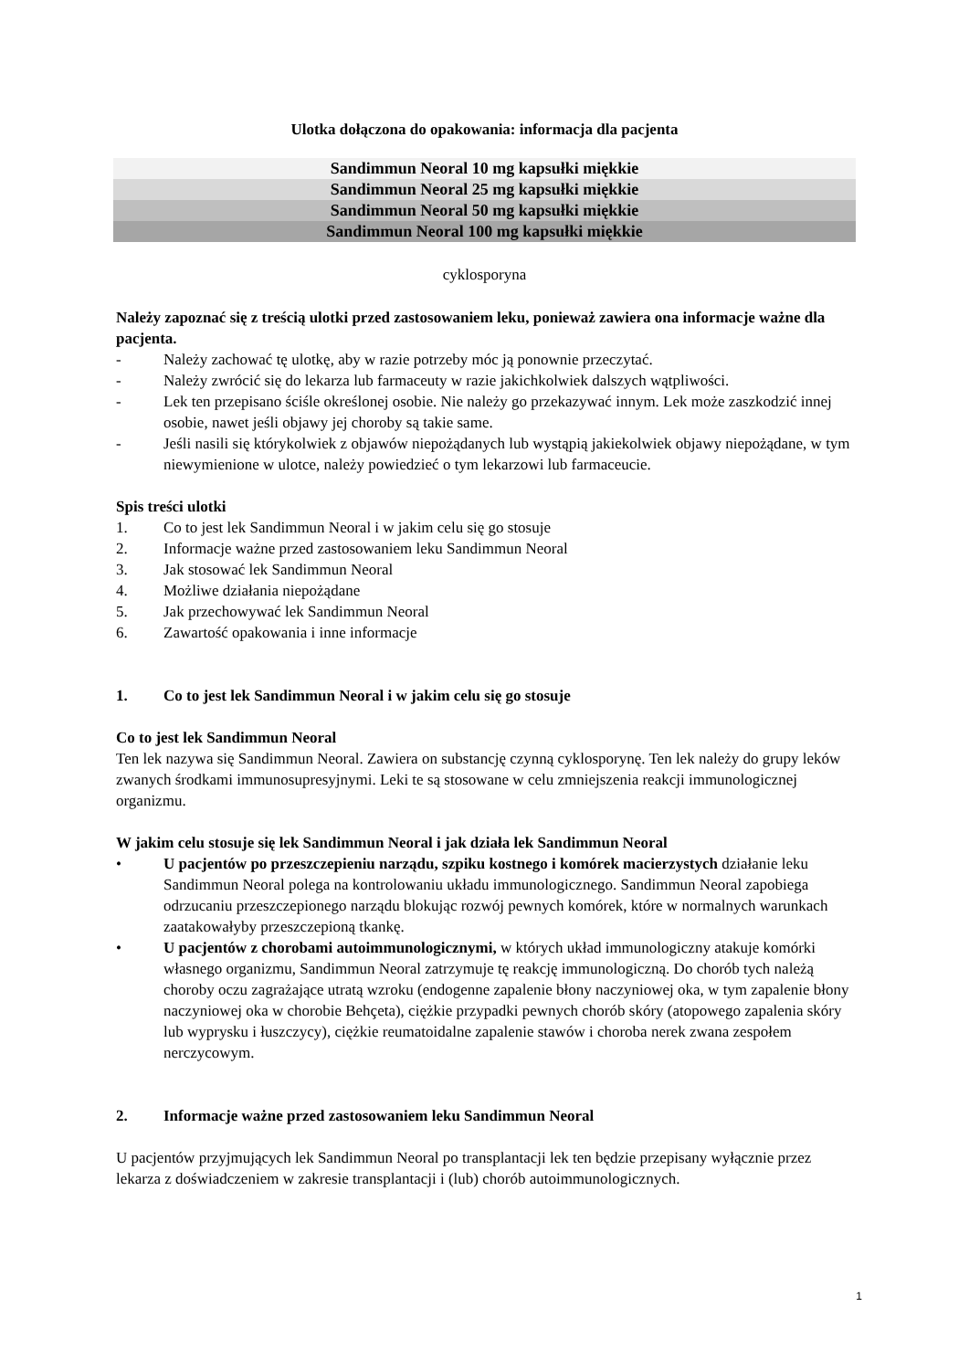Ulotka dołączona do opakowania: informacja dla pacjenta
Sandimmun Neoral 10 mg kapsułki miękkie
Sandimmun Neoral 25 mg kapsułki miękkie
Sandimmun Neoral 50 mg kapsułki miękkie
Sandimmun Neoral 100 mg kapsułki miękkie
cyklosporyna
Należy zapoznać się z treścią ulotki przed zastosowaniem leku, ponieważ zawiera ona informacje ważne dla pacjenta.
- Należy zachować tę ulotkę, aby w razie potrzeby móc ją ponownie przeczytać.
- Należy zwrócić się do lekarza lub farmaceuty w razie jakichkolwiek dalszych wątpliwości.
- Lek ten przepisano ściśle określonej osobie. Nie należy go przekazywać innym. Lek może zaszkodzić innej osobie, nawet jeśli objawy jej choroby są takie same.
- Jeśli nasili się którykolwiek z objawów niepożądanych lub wystąpią jakiekolwiek objawy niepożądane, w tym niewymienione w ulotce, należy powiedzieć o tym lekarzowi lub farmaceucie.
Spis treści ulotki
1. Co to jest lek Sandimmun Neoral i w jakim celu się go stosuje
2. Informacje ważne przed zastosowaniem leku Sandimmun Neoral
3. Jak stosować lek Sandimmun Neoral
4. Możliwe działania niepożądane
5. Jak przechowywać lek Sandimmun Neoral
6. Zawartość opakowania i inne informacje
1. Co to jest lek Sandimmun Neoral i w jakim celu się go stosuje
Co to jest lek Sandimmun Neoral
Ten lek nazywa się Sandimmun Neoral. Zawiera on substancję czynną cyklosporynę. Ten lek należy do grupy leków zwanych środkami immunosupresyjnymi. Leki te są stosowane w celu zmniejszenia reakcji immunologicznej organizmu.
W jakim celu stosuje się lek Sandimmun Neoral i jak działa lek Sandimmun Neoral
• U pacjentów po przeszczepieniu narządu, szpiku kostnego i komórek macierzystych działanie leku Sandimmun Neoral polega na kontrolowaniu układu immunologicznego. Sandimmun Neoral zapobiega odrzucaniu przeszczepionego narządu blokując rozwój pewnych komórek, które w normalnych warunkach zaatakowałyby przeszczepioną tkankę.
• U pacjentów z chorobami autoimmunologicznymi, w których układ immunologiczny atakuje komórki własnego organizmu, Sandimmun Neoral zatrzymuje tę reakcję immunologiczną. Do chorób tych należą choroby oczu zagrażające utratą wzroku (endogenne zapalenie błony naczyniowej oka, w tym zapalenie błony naczyniowej oka w chorobie Behçeta), ciężkie przypadki pewnych chorób skóry (atopowego zapalenia skóry lub wyprysku i łuszczycy), ciężkie reumatoidalne zapalenie stawów i choroba nerek zwana zespołem nerczycowym.
2. Informacje ważne przed zastosowaniem leku Sandimmun Neoral
U pacjentów przyjmujących lek Sandimmun Neoral po transplantacji lek ten będzie przepisany wyłącznie przez lekarza z doświadczeniem w zakresie transplantacji i (lub) chorób autoimmunologicznych.
1